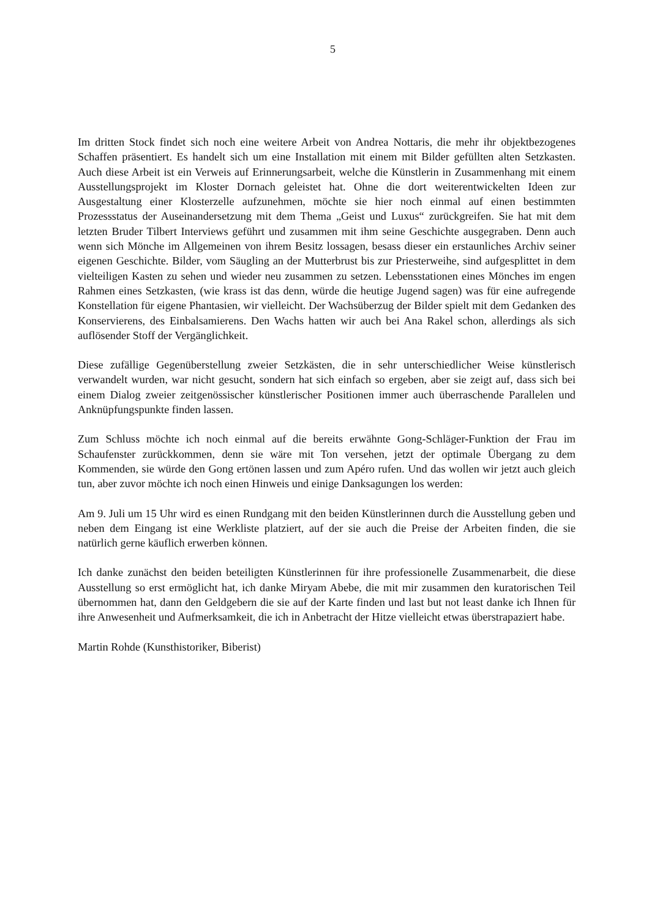5
Im dritten Stock findet sich noch eine weitere Arbeit von Andrea Nottaris, die mehr ihr objektbezogenes Schaffen präsentiert. Es handelt sich um eine Installation mit einem mit Bilder gefüllten alten Setzkasten. Auch diese Arbeit ist ein Verweis auf Erinnerungsarbeit, welche die Künstlerin in Zusammenhang mit einem Ausstellungsprojekt im Kloster Dornach geleistet hat. Ohne die dort weiterentwickelten Ideen zur Ausgestaltung einer Klosterzelle aufzunehmen, möchte sie hier noch einmal auf einen bestimmten Prozessstatus der Auseinandersetzung mit dem Thema „Geist und Luxus“ zurückgreifen. Sie hat mit dem letzten Bruder Tilbert Interviews geführt und zusammen mit ihm seine Geschichte ausgegraben. Denn auch wenn sich Mönche im Allgemeinen von ihrem Besitz lossagen, besass dieser ein erstaunliches Archiv seiner eigenen Geschichte. Bilder, vom Säugling an der Mutterbrust bis zur Priesterweihe, sind aufgesplittet in dem vielteiligen Kasten zu sehen und wieder neu zusammen zu setzen. Lebensstationen eines Mönches im engen Rahmen eines Setzkasten, (wie krass ist das denn, würde die heutige Jugend sagen) was für eine aufregende Konstellation für eigene Phantasien, wir vielleicht. Der Wachsüberzug der Bilder spielt mit dem Gedanken des Konservierens, des Einbalsamierens. Den Wachs hatten wir auch bei Ana Rakel schon, allerdings als sich auflösender Stoff der Vergänglichkeit.
Diese zufällige Gegenüberstellung zweier Setzkästen, die in sehr unterschiedlicher Weise künstlerisch verwandelt wurden, war nicht gesucht, sondern hat sich einfach so ergeben, aber sie zeigt auf, dass sich bei einem Dialog zweier zeitgenössischer künstlerischer Positionen immer auch überraschende Parallelen und Anknüpfungspunkte finden lassen.
Zum Schluss möchte ich noch einmal auf die bereits erwähnte Gong-Schläger-Funktion der Frau im Schaufenster zurückkommen, denn sie wäre mit Ton versehen, jetzt der optimale Übergang zu dem Kommenden, sie würde den Gong ertönen lassen und zum Apéro rufen. Und das wollen wir jetzt auch gleich tun, aber zuvor möchte ich noch einen Hinweis und einige Danksagungen los werden:
Am 9. Juli um 15 Uhr wird es einen Rundgang mit den beiden Künstlerinnen durch die Ausstellung geben und neben dem Eingang ist eine Werkliste platziert, auf der sie auch die Preise der Arbeiten finden, die sie natürlich gerne käuflich erwerben können.
Ich danke zunächst den beiden beteiligten Künstlerinnen für ihre professionelle Zusammenarbeit, die diese Ausstellung so erst ermöglicht hat, ich danke Miryam Abebe, die mit mir zusammen den kuratorischen Teil übernommen hat, dann den Geldgebern die sie auf der Karte finden und last but not least danke ich Ihnen für ihre Anwesenheit und Aufmerksamkeit, die ich in Anbetracht der Hitze vielleicht etwas überstrapaziert habe.
Martin Rohde (Kunsthistoriker, Biberist)